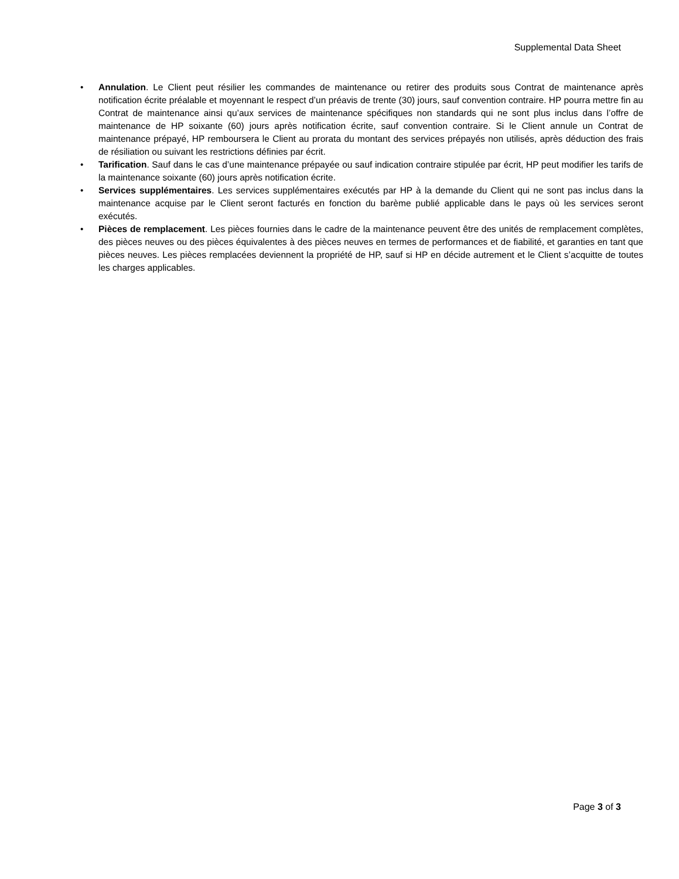Supplemental Data Sheet
• Annulation. Le Client peut résilier les commandes de maintenance ou retirer des produits sous Contrat de maintenance après notification écrite préalable et moyennant le respect d’un préavis de trente (30) jours, sauf convention contraire. HP pourra mettre fin au Contrat de maintenance ainsi qu’aux services de maintenance spécifiques non standards qui ne sont plus inclus dans l’offre de maintenance de HP soixante (60) jours après notification écrite, sauf convention contraire. Si le Client annule un Contrat de maintenance prépayé, HP remboursera le Client au prorata du montant des services prépayés non utilisés, après déduction des frais de résiliation ou suivant les restrictions définies par écrit.
• Tarification. Sauf dans le cas d’une maintenance prépayée ou sauf indication contraire stipulée par écrit, HP peut modifier les tarifs de la maintenance soixante (60) jours après notification écrite.
• Services supplémentaires. Les services supplémentaires exécutés par HP à la demande du Client qui ne sont pas inclus dans la maintenance acquise par le Client seront facturés en fonction du barème publié applicable dans le pays où les services seront exécutés.
• Pièces de remplacement. Les pièces fournies dans le cadre de la maintenance peuvent être des unités de remplacement complètes, des pièces neuves ou des pièces équivalentes à des pièces neuves en termes de performances et de fiabilité, et garanties en tant que pièces neuves. Les pièces remplacées deviennent la propriété de HP, sauf si HP en décide autrement et le Client s’acquitte de toutes les charges applicables.
Page 3 of 3